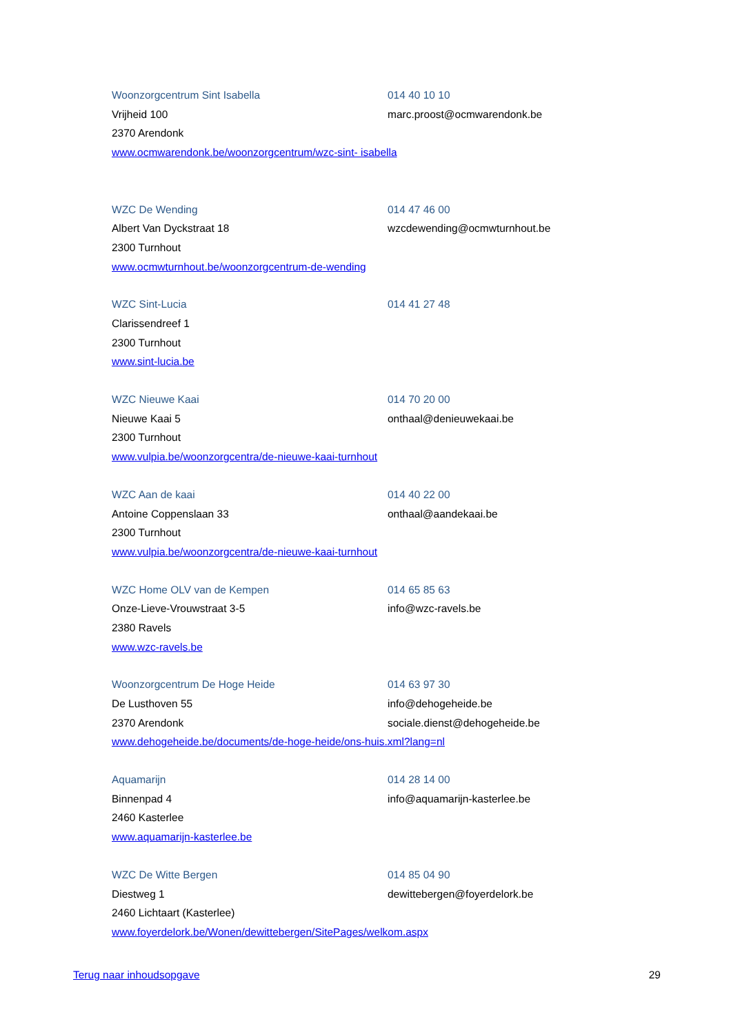Woonzorgcentrum Sint Isabella 014 40 10 10
Vrijheid 100 marc.proost@ocmwarendonk.be
2370 Arendonk
www.ocmwarendonk.be/woonzorgcentrum/wzc-sint- isabella
WZC De Wending 014 47 46 00
Albert Van Dyckstraat 18 wzcdewending@ocmwturnhout.be
2300 Turnhout
www.ocmwturnhout.be/woonzorgcentrum-de-wending
WZC Sint-Lucia 014 41 27 48
Clarissendreef 1
2300 Turnhout
www.sint-lucia.be
WZC Nieuwe Kaai 014 70 20 00
Nieuwe Kaai 5 onthaal@denieuwekaai.be
2300 Turnhout
www.vulpia.be/woonzorgcentra/de-nieuwe-kaai-turnhout
WZC Aan de kaai 014 40 22 00
Antoine Coppenslaan 33 onthaal@aandekaai.be
2300 Turnhout
www.vulpia.be/woonzorgcentra/de-nieuwe-kaai-turnhout
WZC Home OLV van de Kempen 014 65 85 63
Onze-Lieve-Vrouwstraat 3-5 info@wzc-ravels.be
2380 Ravels
www.wzc-ravels.be
Woonzorgcentrum De Hoge Heide 014 63 97 30
De Lusthoven 55 info@dehogeheide.be
2370 Arendonk sociale.dienst@dehogeheide.be
www.dehogeheide.be/documents/de-hoge-heide/ons-huis.xml?lang=nl
Aquamarijn 014 28 14 00
Binnenpad 4 info@aquamarijn-kasterlee.be
2460 Kasterlee
www.aquamarijn-kasterlee.be
WZC De Witte Bergen 014 85 04 90
Diestweg 1 dewittebergen@foyerdelork.be
2460 Lichtaart (Kasterlee)
www.foyerdelork.be/Wonen/dewittebergen/SitePages/welkom.aspx
Terug naar inhoudsopgave 29